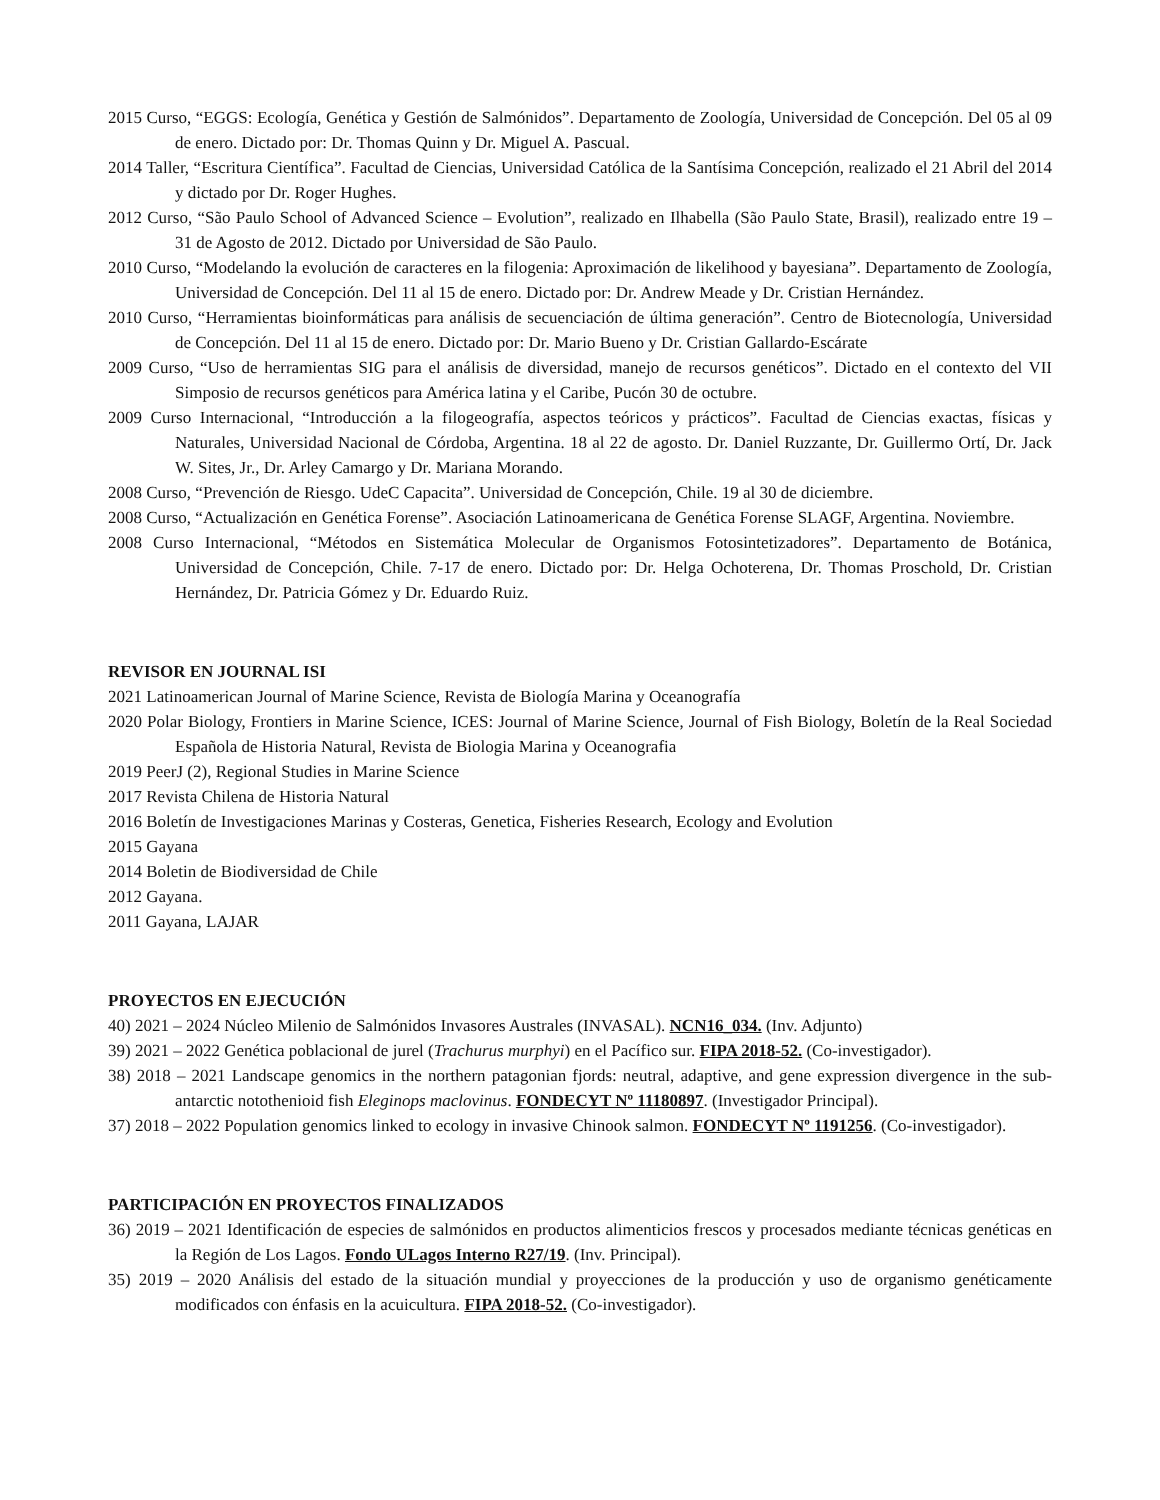2015 Curso, “EGGS: Ecología, Genética y Gestión de Salmónidos”. Departamento de Zoología, Universidad de Concepción. Del 05 al 09 de enero. Dictado por: Dr. Thomas Quinn y Dr. Miguel A. Pascual.
2014 Taller, “Escritura Científica”. Facultad de Ciencias, Universidad Católica de la Santísima Concepción, realizado el 21 Abril del 2014 y dictado por Dr. Roger Hughes.
2012 Curso, “São Paulo School of Advanced Science – Evolution”, realizado en Ilhabella (São Paulo State, Brasil), realizado entre 19 – 31 de Agosto de 2012. Dictado por Universidad de São Paulo.
2010 Curso, “Modelando la evolución de caracteres en la filogenia: Aproximación de likelihood y bayesiana”. Departamento de Zoología, Universidad de Concepción. Del 11 al 15 de enero. Dictado por: Dr. Andrew Meade y Dr. Cristian Hernández.
2010 Curso, “Herramientas bioinformáticas para análisis de secuenciación de última generación”. Centro de Biotecnología, Universidad de Concepción. Del 11 al 15 de enero. Dictado por: Dr. Mario Bueno y Dr. Cristian Gallardo-Escárate
2009 Curso, “Uso de herramientas SIG para el análisis de diversidad, manejo de recursos genéticos”. Dictado en el contexto del VII Simposio de recursos genéticos para América latina y el Caribe, Pucón 30 de octubre.
2009 Curso Internacional, “Introducción a la filogeografía, aspectos teóricos y prácticos”. Facultad de Ciencias exactas, físicas y Naturales, Universidad Nacional de Córdoba, Argentina. 18 al 22 de agosto. Dr. Daniel Ruzzante, Dr. Guillermo Ortí, Dr. Jack W. Sites, Jr., Dr. Arley Camargo y Dr. Mariana Morando.
2008 Curso, “Prevención de Riesgo. UdeC Capacita”. Universidad de Concepción, Chile. 19 al 30 de diciembre.
2008 Curso, “Actualización en Genética Forense”. Asociación Latinoamericana de Genética Forense SLAGF, Argentina. Noviembre.
2008 Curso Internacional, “Métodos en Sistemática Molecular de Organismos Fotosintetizadores”. Departamento de Botánica, Universidad de Concepción, Chile. 7-17 de enero. Dictado por: Dr. Helga Ochoterena, Dr. Thomas Proschold, Dr. Cristian Hernández, Dr. Patricia Gómez y Dr. Eduardo Ruiz.
REVISOR EN JOURNAL ISI
2021 Latinoamerican Journal of Marine Science, Revista de Biología Marina y Oceanografía
2020 Polar Biology, Frontiers in Marine Science, ICES: Journal of Marine Science, Journal of Fish Biology, Boletín de la Real Sociedad Española de Historia Natural, Revista de Biologia Marina y Oceanografia
2019 PeerJ (2), Regional Studies in Marine Science
2017 Revista Chilena de Historia Natural
2016 Boletín de Investigaciones Marinas y Costeras, Genetica, Fisheries Research, Ecology and Evolution
2015 Gayana
2014 Boletin de Biodiversidad de Chile
2012 Gayana.
2011 Gayana, LAJAR
PROYECTOS EN EJECUCIÓN
40) 2021 – 2024 Núcleo Milenio de Salmónidos Invasores Australes (INVASAL). NCN16_034. (Inv. Adjunto)
39) 2021 – 2022 Genética poblacional de jurel (Trachurus murphyi) en el Pacífico sur. FIPA 2018-52. (Co-investigador).
38) 2018 – 2021 Landscape genomics in the northern patagonian fjords: neutral, adaptive, and gene expression divergence in the sub-antarctic notothenioid fish Eleginops maclovinus. FONDECYT Nº 11180897. (Investigador Principal).
37) 2018 – 2022 Population genomics linked to ecology in invasive Chinook salmon. FONDECYT Nº 1191256. (Co-investigador).
PARTICIPACIÓN EN PROYECTOS FINALIZADOS
36) 2019 – 2021 Identificación de especies de salmónidos en productos alimenticios frescos y procesados mediante técnicas genéticas en la Región de Los Lagos. Fondo ULagos Interno R27/19. (Inv. Principal).
35) 2019 – 2020 Análisis del estado de la situación mundial y proyecciones de la producción y uso de organismo genéticamente modificados con énfasis en la acuicultura. FIPA 2018-52. (Co-investigador).